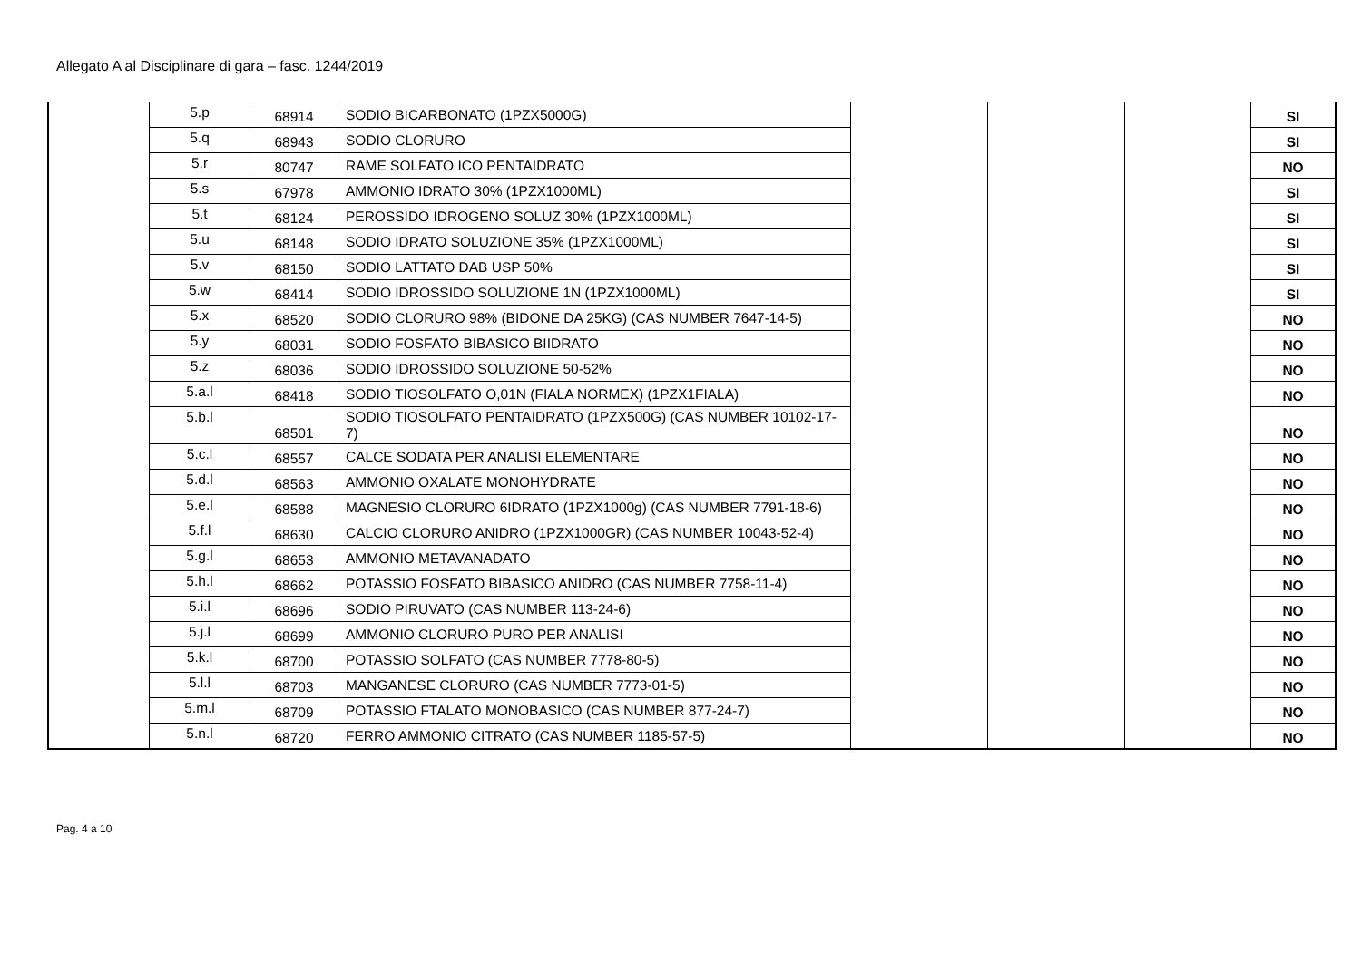Allegato A al Disciplinare di gara – fasc. 1244/2019
| | 5.p | 68914 | SODIO BICARBONATO (1PZX5000G) | | | | SI |
| | 5.q | 68943 | SODIO CLORURO | | | | SI |
| | 5.r | 80747 | RAME SOLFATO ICO PENTAIDRATO | | | | NO |
| | 5.s | 67978 | AMMONIO IDRATO 30% (1PZX1000ML) | | | | SI |
| | 5.t | 68124 | PEROSSIDO IDROGENO SOLUZ 30% (1PZX1000ML) | | | | SI |
| | 5.u | 68148 | SODIO IDRATO SOLUZIONE 35% (1PZX1000ML) | | | | SI |
| | 5.v | 68150 | SODIO LATTATO DAB USP 50% | | | | SI |
| | 5.w | 68414 | SODIO IDROSSIDO SOLUZIONE 1N (1PZX1000ML) | | | | SI |
| | 5.x | 68520 | SODIO CLORURO 98% (BIDONE DA 25KG) (CAS NUMBER 7647-14-5) | | | | NO |
| | 5.y | 68031 | SODIO FOSFATO BIBASICO BIIDRATO | | | | NO |
| | 5.z | 68036 | SODIO IDROSSIDO SOLUZIONE 50-52% | | | | NO |
| | 5.a.l | 68418 | SODIO TIOSOLFATO O,01N (FIALA NORMEX) (1PZX1FIALA) | | | | NO |
| | 5.b.l | 68501 | SODIO TIOSOLFATO PENTAIDRATO (1PZX500G) (CAS NUMBER 10102-17-7) | | | | NO |
| | 5.c.l | 68557 | CALCE SODATA PER ANALISI ELEMENTARE | | | | NO |
| | 5.d.l | 68563 | AMMONIO OXALATE MONOHYDRATE | | | | NO |
| | 5.e.l | 68588 | MAGNESIO CLORURO 6IDRATO (1PZX1000g) (CAS NUMBER 7791-18-6) | | | | NO |
| | 5.f.l | 68630 | CALCIO CLORURO ANIDRO (1PZX1000GR) (CAS NUMBER 10043-52-4) | | | | NO |
| | 5.g.l | 68653 | AMMONIO METAVANADATO | | | | NO |
| | 5.h.l | 68662 | POTASSIO FOSFATO BIBASICO ANIDRO (CAS NUMBER 7758-11-4) | | | | NO |
| | 5.i.l | 68696 | SODIO PIRUVATO (CAS NUMBER 113-24-6) | | | | NO |
| | 5.j.l | 68699 | AMMONIO CLORURO PURO PER ANALISI | | | | NO |
| | 5.k.l | 68700 | POTASSIO SOLFATO (CAS NUMBER 7778-80-5) | | | | NO |
| | 5.l.l | 68703 | MANGANESE CLORURO (CAS NUMBER 7773-01-5) | | | | NO |
| | 5.m.l | 68709 | POTASSIO FTALATO MONOBASICO (CAS NUMBER 877-24-7) | | | | NO |
| | 5.n.l | 68720 | FERRO AMMONIO CITRATO (CAS NUMBER 1185-57-5) | | | | NO |
Pag. 4 a 10